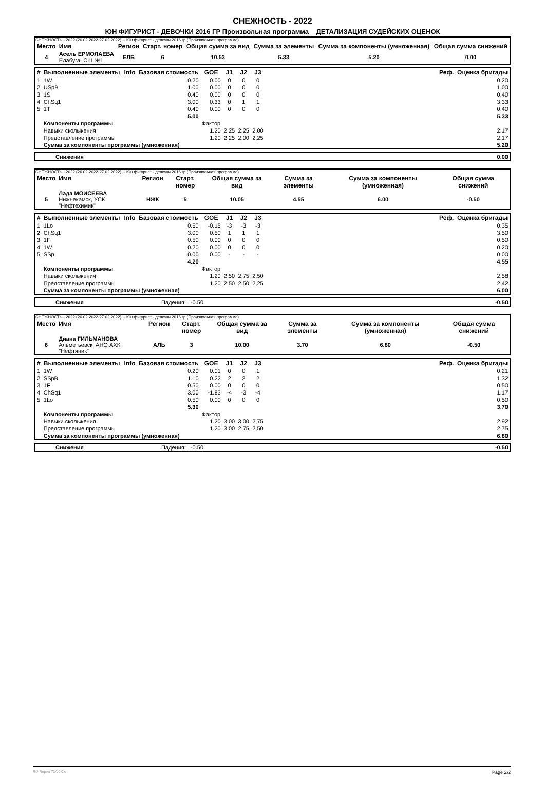СНЕЖНОСТЬ - 2022
ЮН ФИГУРИСТ - ДЕВОЧКИ 2016 ГР Произвольная программа ДЕТАЛИЗАЦИЯ СУДЕЙСКИХ ОЦЕНОК
СНЕЖНОСТЬ - 2022 (26.02.2022-27.02.2022) -- Юн фигурист - девочки 2016 гр (Произвольная программа)
| Место | Имя | Регион | Старт. номер | Общая сумма за вид | Сумма за элементы | Сумма за компоненты (умноженная) | Общая сумма снижений |
| --- | --- | --- | --- | --- | --- | --- | --- |
| 4 | Асель ЕРМОЛАЕВА Елабуга, СШ №1 | ЕЛБ | 6 | 10.53 | 5.33 | 5.20 | 0.00 |
| # | Выполненные элементы | Info | Базовая стоимость | GOE | J1 | J2 | J3 | | Реф. | Оценка бригады |
| --- | --- | --- | --- | --- | --- | --- | --- | --- | --- | --- |
| 1 | 1W | | 0.20 | 0.00 | 0 | 0 | 0 | | | 0.20 |
| 2 | USpB | | 1.00 | 0.00 | 0 | 0 | 0 | | | 1.00 |
| 3 | 1S | | 0.40 | 0.00 | 0 | 0 | 0 | | | 0.40 |
| 4 | ChSq1 | | 3.00 | 0.33 | 0 | 1 | 1 | | | 3.33 |
| 5 | 1T | | 0.40 | 0.00 | 0 | 0 | 0 | | | 0.40 |
| | | | 5.00 | | | | | | | 5.33 |
| | Компоненты программы | | | Фактор | | | | | | |
| | Навыки скольжения | | | 1.20 | 2,25 | 2,25 | 2,00 | | | 2.17 |
| | Представление программы | | | 1.20 | 2,25 | 2,00 | 2,25 | | | 2.17 |
| | Сумма за компоненты программы (умноженная) | | | | | | | | | 5.20 |
| | Снижения | 0.00 |
СНЕЖНОСТЬ - 2022 (26.02.2022-27.02.2022) -- Юн фигурист - девочки 2016 гр (Произвольная программа)
| Место | Имя | Регион | Старт. номер | Общая сумма за вид | Сумма за элементы | Сумма за компоненты (умноженная) | Общая сумма снижений |
| --- | --- | --- | --- | --- | --- | --- | --- |
| 5 | Лада МОИСЕЕВА Нижнекамск, УСК "Нефтехимик" | НЖК | 5 | 10.05 | 4.55 | 6.00 | -0.50 |
| # | Выполненные элементы | Info | Базовая стоимость | GOE | J1 | J2 | J3 | | Реф. | Оценка бригады |
| --- | --- | --- | --- | --- | --- | --- | --- | --- | --- | --- |
| 1 | 1Lo | | 0.50 | -0.15 | -3 | -3 | -3 | | | 0.35 |
| 2 | ChSq1 | | 3.00 | 0.50 | 1 | 1 | 1 | | | 3.50 |
| 3 | 1F | | 0.50 | 0.00 | 0 | 0 | 0 | | | 0.50 |
| 4 | 1W | | 0.20 | 0.00 | 0 | 0 | 0 | | | 0.20 |
| 5 | SSp | | 0.00 | 0.00 | - | - | - | | | 0.00 |
| | | | 4.20 | | | | | | | 4.55 |
| | Компоненты программы | | | Фактор | | | | | | |
| | Навыки скольжения | | | 1.20 | 2,50 | 2,75 | 2,50 | | | 2.58 |
| | Представление программы | | | 1.20 | 2,50 | 2,50 | 2,25 | | | 2.42 |
| | Сумма за компоненты программы (умноженная) | | | | | | | | | 6.00 |
| | Снижения | Падения: -0.50 | -0.50 |
СНЕЖНОСТЬ - 2022 (26.02.2022-27.02.2022) -- Юн фигурист - девочки 2016 гр (Произвольная программа)
| Место | Имя | Регион | Старт. номер | Общая сумма за вид | Сумма за элементы | Сумма за компоненты (умноженная) | Общая сумма снижений |
| --- | --- | --- | --- | --- | --- | --- | --- |
| 6 | Диана ГИЛЬМАНОВА Альметьевск, АНО АХК "Нефтяник" | АЛЬ | 3 | 10.00 | 3.70 | 6.80 | -0.50 |
| # | Выполненные элементы | Info | Базовая стоимость | GOE | J1 | J2 | J3 | | Реф. | Оценка бригады |
| --- | --- | --- | --- | --- | --- | --- | --- | --- | --- | --- |
| 1 | 1W | | 0.20 | 0.01 | 0 | 0 | 1 | | | 0.21 |
| 2 | SSpB | | 1.10 | 0.22 | 2 | 2 | 2 | | | 1.32 |
| 3 | 1F | | 0.50 | 0.00 | 0 | 0 | 0 | | | 0.50 |
| 4 | ChSq1 | | 3.00 | -1.83 | -4 | -3 | -4 | | | 1.17 |
| 5 | 1Lo | | 0.50 | 0.00 | 0 | 0 | 0 | | | 0.50 |
| | | | 5.30 | | | | | | | 3.70 |
| | Компоненты программы | | | Фактор | | | | | | |
| | Навыки скольжения | | | 1.20 | 3,00 | 3,00 | 2,75 | | | 2.92 |
| | Представление программы | | | 1.20 | 3,00 | 2,75 | 2,50 | | | 2.75 |
| | Сумма за компоненты программы (умноженная) | | | | | | | | | 6.80 |
| | Снижения | Падения: -0.50 | -0.50 |
RU-Report 73A 0.0.u Page 2/2